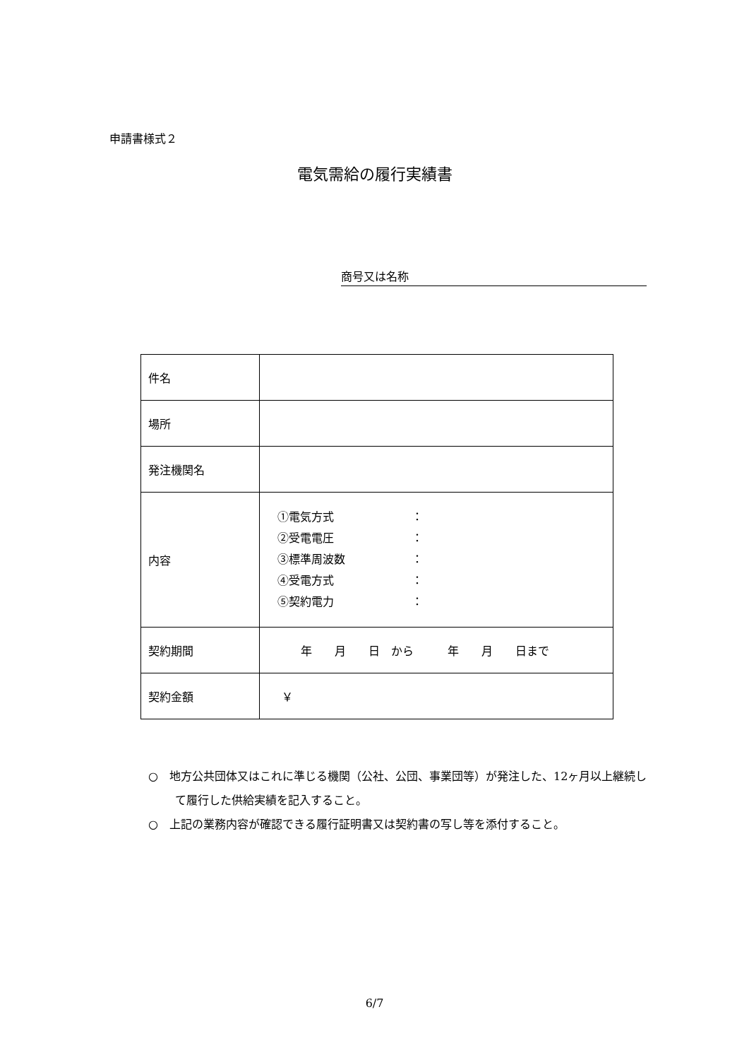申請書様式２
電気需給の履行実績書
商号又は名称
| 件名 | |
| 場所 | |
| 発注機関名 | |
| 内容 | ①電気方式 ： ②受電電圧 ： ③標準周波数 ： ④受電方式 ： ⑤契約電力 ： |
| 契約期間 | 年 月 日 から 年 月 日まで |
| 契約金額 | ￥ |
○　地方公共団体又はこれに準じる機関（公社、公団、事業団等）が発注した、12ヶ月以上継続して履行した供給実績を記入すること。
○　上記の業務内容が確認できる履行証明書又は契約書の写し等を添付すること。
6/7